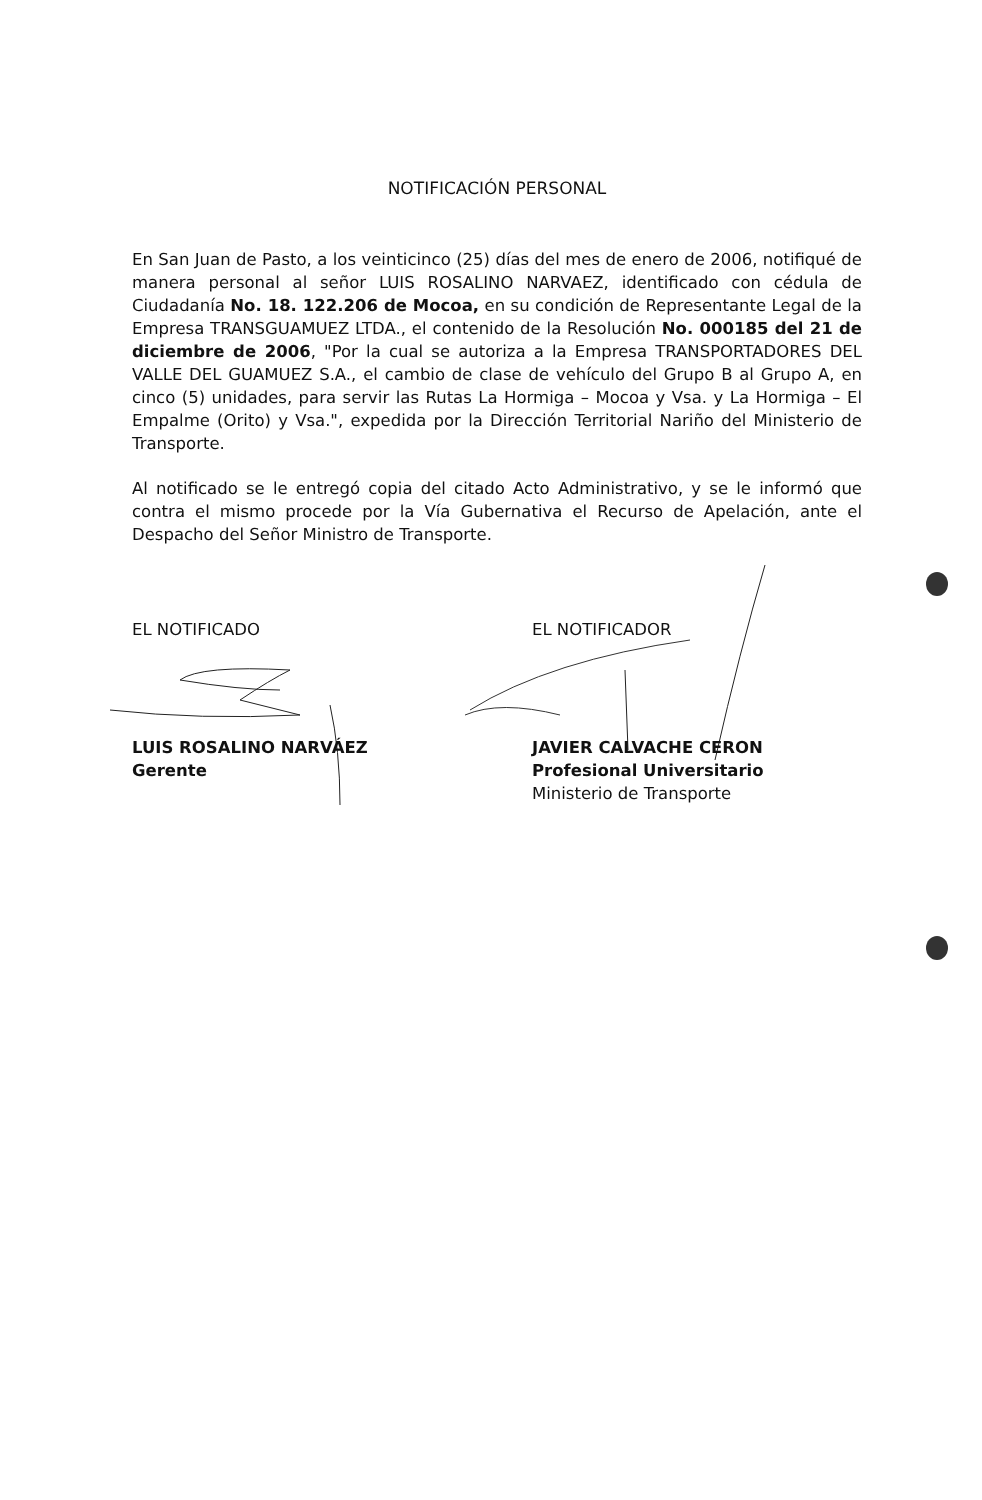NOTIFICACIÓN PERSONAL
En San Juan de Pasto, a los veinticinco (25) días del mes de enero de 2006, notifiqué de manera personal al señor LUIS ROSALINO NARVAEZ, identificado con cédula de Ciudadanía No. 18. 122.206 de Mocoa, en su condición de Representante Legal de la Empresa TRANSGUAMUEZ LTDA., el contenido de la Resolución No. 000185 del 21 de diciembre de 2006, "Por la cual se autoriza a la Empresa TRANSPORTADORES DEL VALLE DEL GUAMUEZ S.A., el cambio de clase de vehículo del Grupo B al Grupo A, en cinco (5) unidades, para servir las Rutas La Hormiga – Mocoa y Vsa. y La Hormiga – El Empalme (Orito) y Vsa.", expedida por la Dirección Territorial Nariño del Ministerio de Transporte.
Al notificado se le entregó copia del citado Acto Administrativo, y se le informó que contra el mismo procede por la Vía Gubernativa el Recurso de Apelación, ante el Despacho del Señor Ministro de Transporte.
EL NOTIFICADO
LUIS ROSALINO NARVÁEZ
Gerente
EL NOTIFICADOR
JAVIER CALVACHE CERON
Profesional Universitario
Ministerio de Transporte